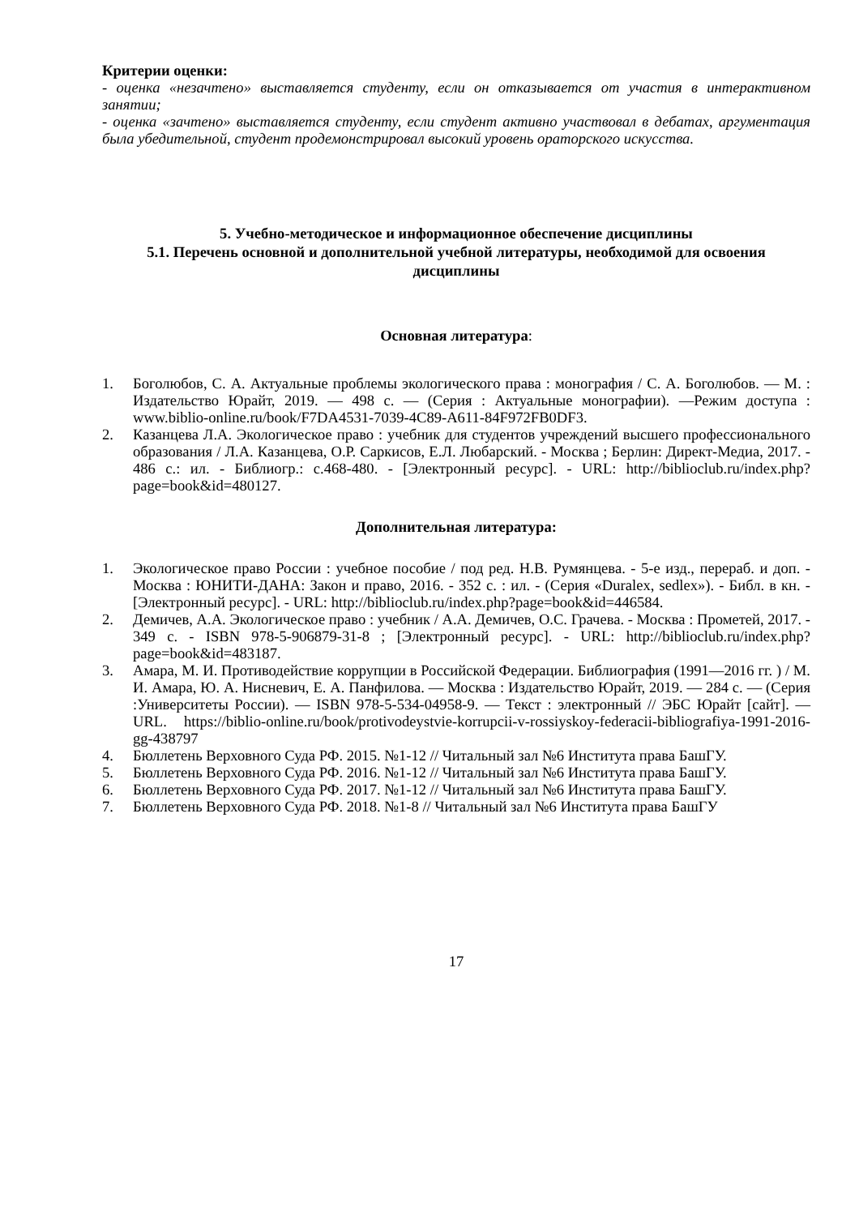Критерии оценки:
- оценка «незачтено» выставляется студенту, если он отказывается от участия в интерактивном занятии;
- оценка «зачтено» выставляется студенту, если студент активно участвовал в дебатах, аргументация была убедительной, студент продемонстрировал высокий уровень ораторского искусства.
5. Учебно-методическое и информационное обеспечение дисциплины
5.1. Перечень основной и дополнительной учебной литературы, необходимой для освоения дисциплины
Основная литература:
1. Боголюбов, С. А. Актуальные проблемы экологического права : монография / С. А. Боголюбов. — М. : Издательство Юрайт, 2019. — 498 с. — (Серия : Актуальные монографии). —Режим доступа : www.biblio-online.ru/book/F7DA4531-7039-4C89-A611-84F972FB0DF3.
2. Казанцева Л.А. Экологическое право : учебник для студентов учреждений высшего профессионального образования / Л.А. Казанцева, О.Р. Саркисов, Е.Л. Любарский. - Москва ; Берлин: Директ-Медиа, 2017. - 486 с.: ил. - Библиогр.: с.468-480. - [Электронный ресурс]. - URL: http://biblioclub.ru/index.php?page=book&id=480127.
Дополнительная литература:
1. Экологическое право России : учебное пособие / под ред. Н.В. Румянцева. - 5-е изд., перераб. и доп. - Москва : ЮНИТИ-ДАНА: Закон и право, 2016. - 352 с. : ил. - (Серия «Duralex, sedlex»). - Библ. в кн. - [Электронный ресурс]. - URL: http://biblioclub.ru/index.php?page=book&id=446584.
2. Демичев, А.А. Экологическое право : учебник / А.А. Демичев, О.С. Грачева. - Москва : Прометей, 2017. - 349 с. - ISBN 978-5-906879-31-8 ; [Электронный ресурс]. - URL: http://biblioclub.ru/index.php?page=book&id=483187.
3. Амара, М. И. Противодействие коррупции в Российской Федерации. Библиография (1991—2016 гг. ) / М. И. Амара, Ю. А. Нисневич, Е. А. Панфилова. — Москва : Издательство Юрайт, 2019. — 284 с. — (Серия :Университеты России). — ISBN 978-5-534-04958-9. — Текст : электронный // ЭБС Юрайт [сайт]. — URL. https://biblio-online.ru/book/protivodeystvie-korrupcii-v-rossiyskoy-federacii-bibliografiya-1991-2016-gg-438797
4. Бюллетень Верховного Суда РФ. 2015. №1-12 // Читальный зал №6 Института права БашГУ.
5. Бюллетень Верховного Суда РФ. 2016. №1-12 // Читальный зал №6 Института права БашГУ.
6. Бюллетень Верховного Суда РФ. 2017. №1-12 // Читальный зал №6 Института права БашГУ.
7. Бюллетень Верховного Суда РФ. 2018. №1-8 // Читальный зал №6 Института права БашГУ
17